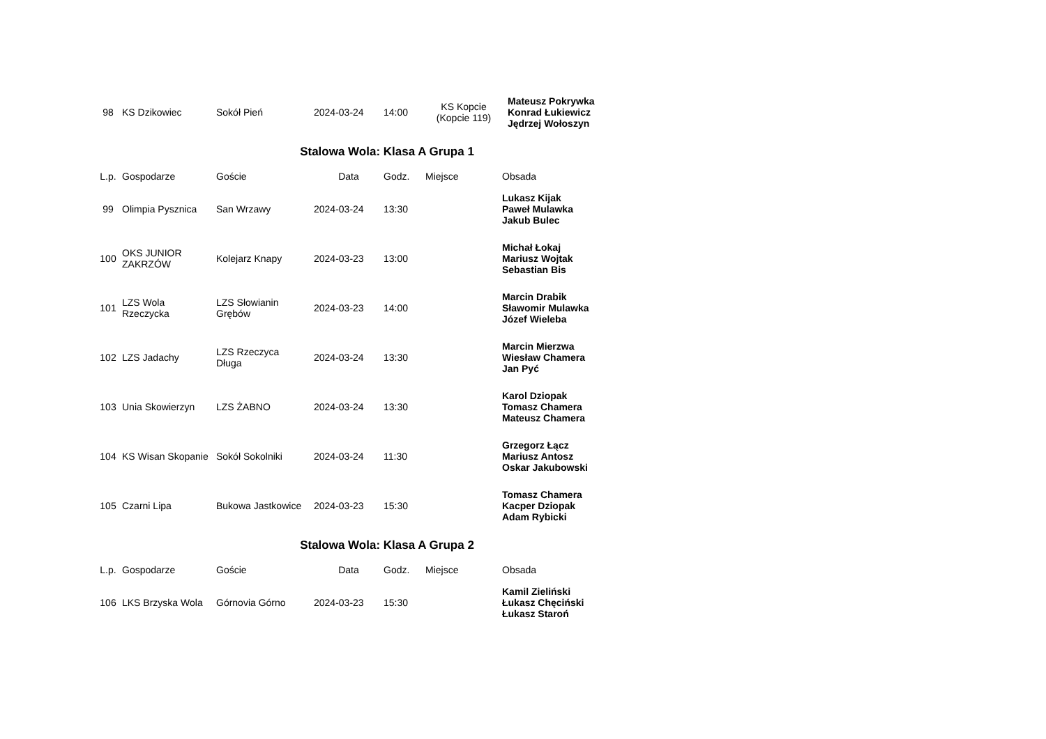| 98 | KS Dzikowiec | Sokół Pień | 2024-03-24 | 14:00 | KS Kopcie (Kopcie 119) | Mateusz Pokrywka Konrad Łukiewicz Jędrzej Wołoszyn |
Stalowa Wola: Klasa A Grupa 1
| L.p. | Gospodarze | Goście | Data | Godz. | Miejsce | Obsada |
| --- | --- | --- | --- | --- | --- | --- |
| 99 | Olimpia Pysznica | San Wrzawy | 2024-03-24 | 13:30 | | Lukasz Kijak Paweł Mulawka Jakub Bulec |
| 100 | OKS JUNIOR ZAKRZÓW | Kolejarz Knapy | 2024-03-23 | 13:00 | | Michał Łokaj Mariusz Wojtak Sebastian Bis |
| 101 | LZS Wola Rzeczycka | LZS Słowianin Grębów | 2024-03-23 | 14:00 | | Marcin Drabik Sławomir Mulawka Józef Wieleba |
| 102 | LZS Jadachy | LZS Rzeczyca Długa | 2024-03-24 | 13:30 | | Marcin Mierzwa Wiesław Chamera Jan Pyć |
| 103 | Unia Skowierzyn | LZS ŻABNO | 2024-03-24 | 13:30 | | Karol Dziopak Tomasz Chamera Mateusz Chamera |
| 104 | KS Wisan Skopanie | Sokół Sokolniki | 2024-03-24 | 11:30 | | Grzegorz Łącz Mariusz Antosz Oskar Jakubowski |
| 105 | Czarni Lipa | Bukowa Jastkowice | 2024-03-23 | 15:30 | | Tomasz Chamera Kacper Dziopak Adam Rybicki |
Stalowa Wola: Klasa A Grupa 2
| L.p. | Gospodarze | Goście | Data | Godz. | Miejsce | Obsada |
| --- | --- | --- | --- | --- | --- | --- |
| 106 | LKS Brzyska Wola | Górnovia Górno | 2024-03-23 | 15:30 | | Kamil Zieliński Łukasz Chęciński Łukasz Staroń |